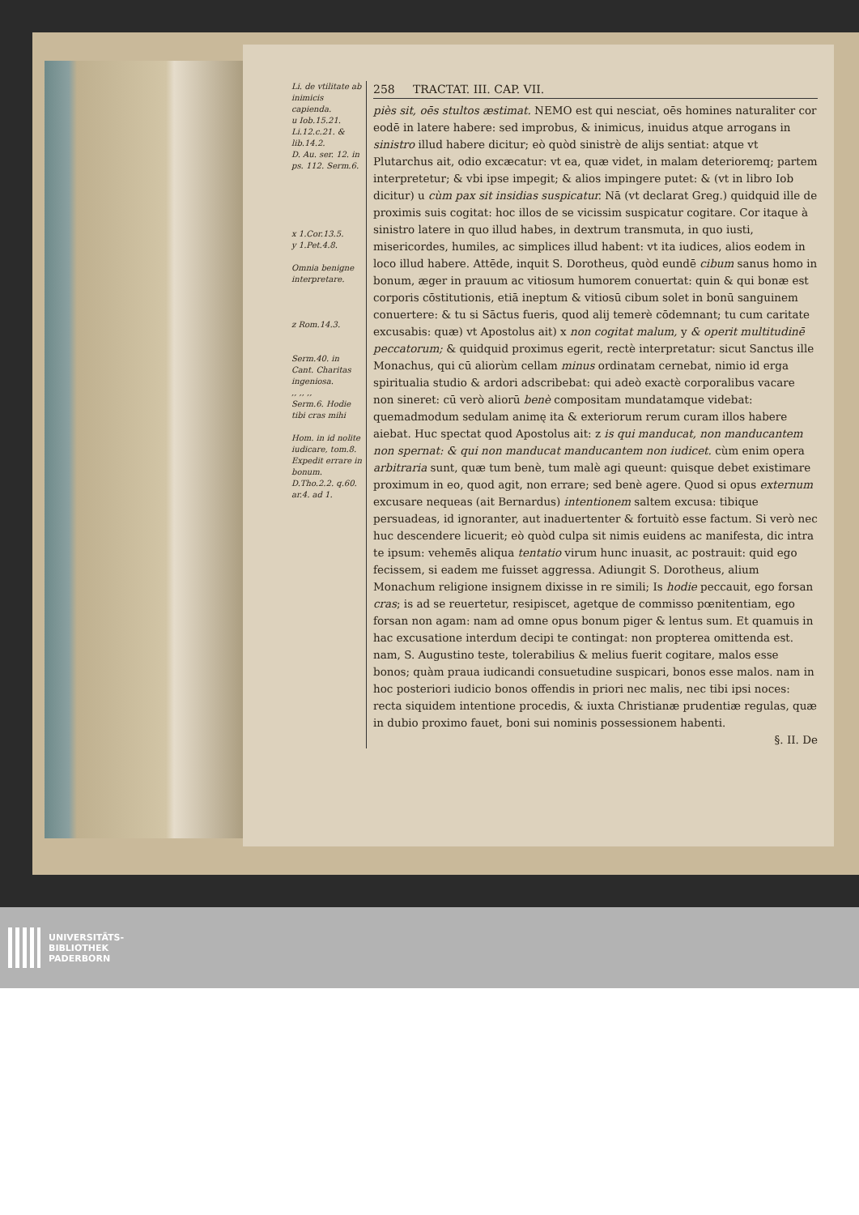Li. de vtilitate ab inimicis capienda.
u Iob.15.21.
Li.12.c.21. & lib.14.2.
D. Au. ser. 12. in ps. 112. Serm.6.
x 1.Cor.13.5.
y 1.Pet.4.8.
Omnia benigne interpretare.
z Rom.14.3.
Serm.40. in Cant. Charitas ingeniosa.
,, ,, ,,
Serm.6. Hodie tibi cras mihi
Hom. in id nolite iudicare, tom.8. Expedit errare in bonum.
D.Tho.2.2. q.60. ar.4. ad 1.
258 TRACTAT. III. CAP. VII.
piès sit, oēs stultos æstimat. NEMO est qui nesciat, oēs homines naturaliter cor eodē in latere habere: sed improbus, & inimicus, inuidus atque arrogans in sinistro illud habere dicitur; eò quòd sinistrè de alijs sentiat: atque vt Plutarchus ait, odio excæcatur: vt ea, quæ videt, in malam deterioremq; partem interpretetur; & vbi ipse impegit; & alios impingere putet: & (vt in libro Iob dicitur) u cùm pax sit insidias suspicatur. Nā (vt declarat Greg.) quidquid ille de proximis suis cogitat: hoc illos de se vicissim suspicatur cogitare. Cor itaque à sinistro latere in quo illud habes, in dextrum transmuta, in quo iusti, misericordes, humiles, ac simplices illud habent: vt ita iudices, alios eodem in loco illud habere. Attēde, inquit S. Dorotheus, quòd eundē cibum sanus homo in bonum, æger in prauum ac vitiosum humorem conuertat: quin & qui bonæ est corporis cōstitutionis, etiā ineptum & vitiosū cibum solet in bonū sanguinem conuertere: & tu si Sāctus fueris, quod alij temerè cōdemnant; tu cum caritate excusabis: quæ) vt Apostolus ait) x non cogitat malum, y & operit multitudinē peccatorum; & quidquid proximus egerit, rectè interpretatur: sicut Sanctus ille Monachus, qui cū aliorùm cellam minus ordinatam cernebat, nimio id erga spiritualia studio & ardori adscribebat: qui adeò exactè corporalibus vacare non sineret: cū verò aliorū benè compositam mundatamque videbat: quemadmodum sedulam animę ita & exteriorum rerum curam illos habere aiebat. Huc spectat quod Apostolus ait: z is qui manducat, non manducantem non spernat: & qui non manducat manducantem non iudicet. cùm enim opera arbitraria sunt, quæ tum benè, tum malè agi queunt: quisque debet existimare proximum in eo, quod agit, non errare; sed benè agere. Quod si opus externum excusare nequeas (ait Bernardus) intentionem saltem excusa: tibique persuadeas, id ignoranter, aut inaduertenter & fortuitò esse factum. Si verò nec huc descendere licuerit; eò quòd culpa sit nimis euidens ac manifesta, dic intra te ipsum: vehemēs aliqua tentatio virum hunc inuasit, ac postrauit: quid ego fecissem, si eadem me fuisset aggressa. Adiungit S. Dorotheus, alium Monachum religione insignem dixisse in re simili; Is hodie peccauit, ego forsan cras; is ad se reuertetur, resipiscet, agetque de commisso pœnitentiam, ego forsan non agam: nam ad omne opus bonum piger & lentus sum. Et quamuis in hac excusatione interdum decipi te contingat: non propterea omittenda est. nam, S. Augustino teste, tolerabilius & melius fuerit cogitare, malos esse bonos; quàm praua iudicandi consuetudine suspicari, bonos esse malos. nam in hoc posteriori iudicio bonos offendis in priori nec malis, nec tibi ipsi noces: recta siquidem intentione procedis, & iuxta Christianæ prudentiæ regulas, quæ in dubio proximo fauet, boni sui nominis possessionem habenti.
§. II. De
UNIVERSITÄTS-
BIBLIOTHEK
PADERBORN